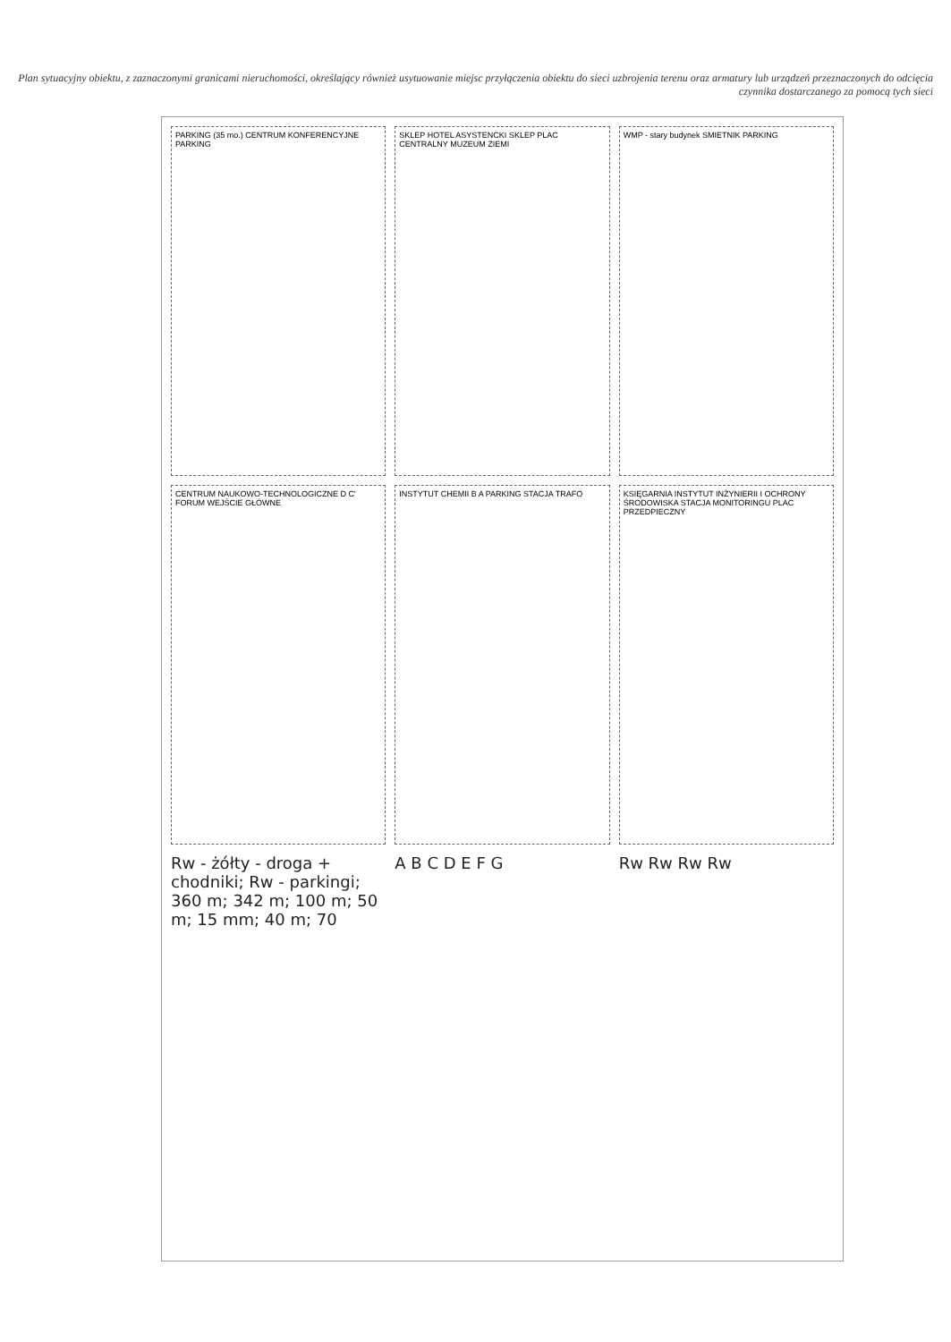Plan sytuacyjny obiektu, z zaznaczonymi granicami nieruchomości, określający również usytuowanie miejsc przyłączenia obiektu do sieci uzbrojenia terenu oraz armatury lub urządzeń przeznaczonych do odcięcia czynnika dostarczanego za pomocą tych sieci
PARKING (35 mo.) CENTRUM KONFERENCYJNE PARKING
SKLEP HOTEL ASYSTENCKI SKLEP PLAC CENTRALNY MUZEUM ZIEMI
WMP - stary budynek SMIETNIK PARKING
CENTRUM NAUKOWO-TECHNOLOGICZNE D C' FORUM WEJŚCIE GŁÓWNE
INSTYTUT CHEMII B A PARKING STACJA TRAFO
KSIĘGARNIA INSTYTUT INŻYNIERII I OCHRONY ŚRODOWISKA STACJA MONITORINGU PLAC PRZEDPIECZNY
Rw - żółty - droga + chodniki; Rw - parkingi; 360 m; 342 m; 100 m; 50 m; 15 mm; 40 m; 70
A B C D E F G
Rw Rw Rw Rw